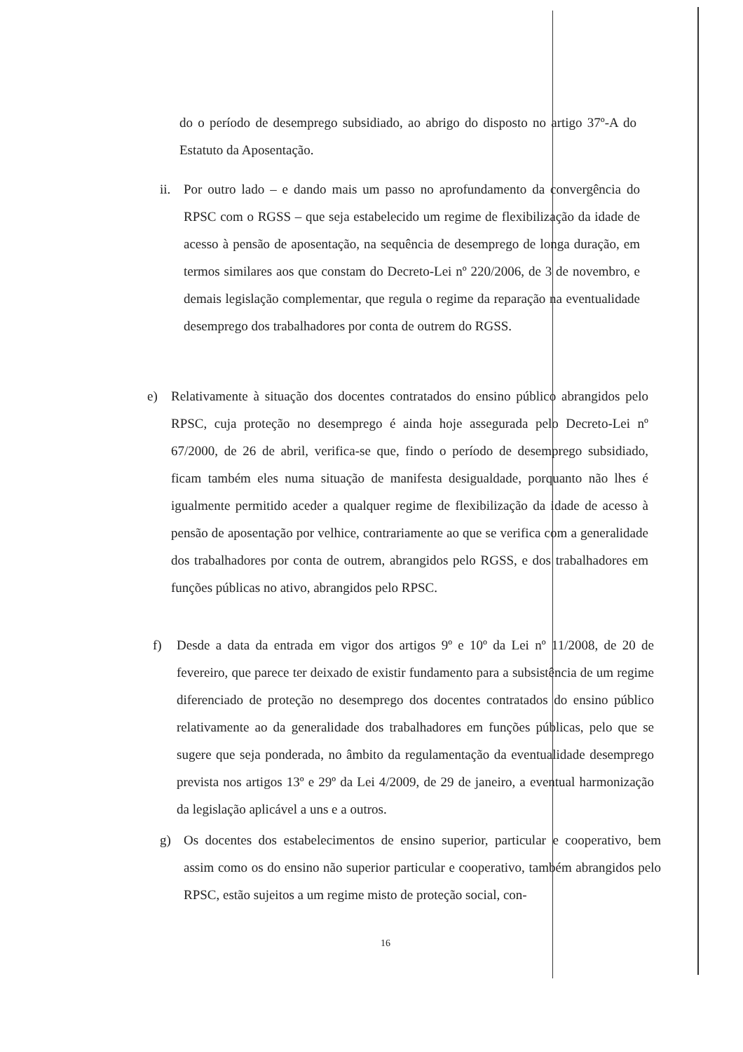do o período de desemprego subsidiado, ao abrigo do disposto no artigo 37º-A do Estatuto da Aposentação.
ii.
Por outro lado – e dando mais um passo no aprofundamento da convergência do RPSC com o RGSS – que seja estabelecido um regime de flexibilização da idade de acesso à pensão de aposentação, na sequência de desemprego de longa duração, em termos similares aos que constam do Decreto-Lei nº 220/2006, de 3 de novembro, e demais legislação complementar, que regula o regime da reparação na eventualidade desemprego dos trabalhadores por conta de outrem do RGSS.
e) Relativamente à situação dos docentes contratados do ensino público abrangidos pelo RPSC, cuja proteção no desemprego é ainda hoje assegurada pelo Decreto-Lei nº 67/2000, de 26 de abril, verifica-se que, findo o período de desemprego subsidiado, ficam também eles numa situação de manifesta desigualdade, porquanto não lhes é igualmente permitido aceder a qualquer regime de flexibilização da idade de acesso à pensão de aposentação por velhice, contrariamente ao que se verifica com a generalidade dos trabalhadores por conta de outrem, abrangidos pelo RGSS, e dos trabalhadores em funções públicas no ativo, abrangidos pelo RPSC.
f) Desde a data da entrada em vigor dos artigos 9º e 10º da Lei nº 11/2008, de 20 de fevereiro, que parece ter deixado de existir fundamento para a subsistência de um regime diferenciado de proteção no desemprego dos docentes contratados do ensino público relativamente ao da generalidade dos trabalhadores em funções públicas, pelo que se sugere que seja ponderada, no âmbito da regulamentação da eventualidade desemprego prevista nos artigos 13º e 29º da Lei 4/2009, de 29 de janeiro, a eventual harmonização da legislação aplicável a uns e a outros.
g) Os docentes dos estabelecimentos de ensino superior, particular e cooperativo, bem assim como os do ensino não superior particular e cooperativo, também abrangidos pelo RPSC, estão sujeitos a um regime misto de proteção social, con-
16